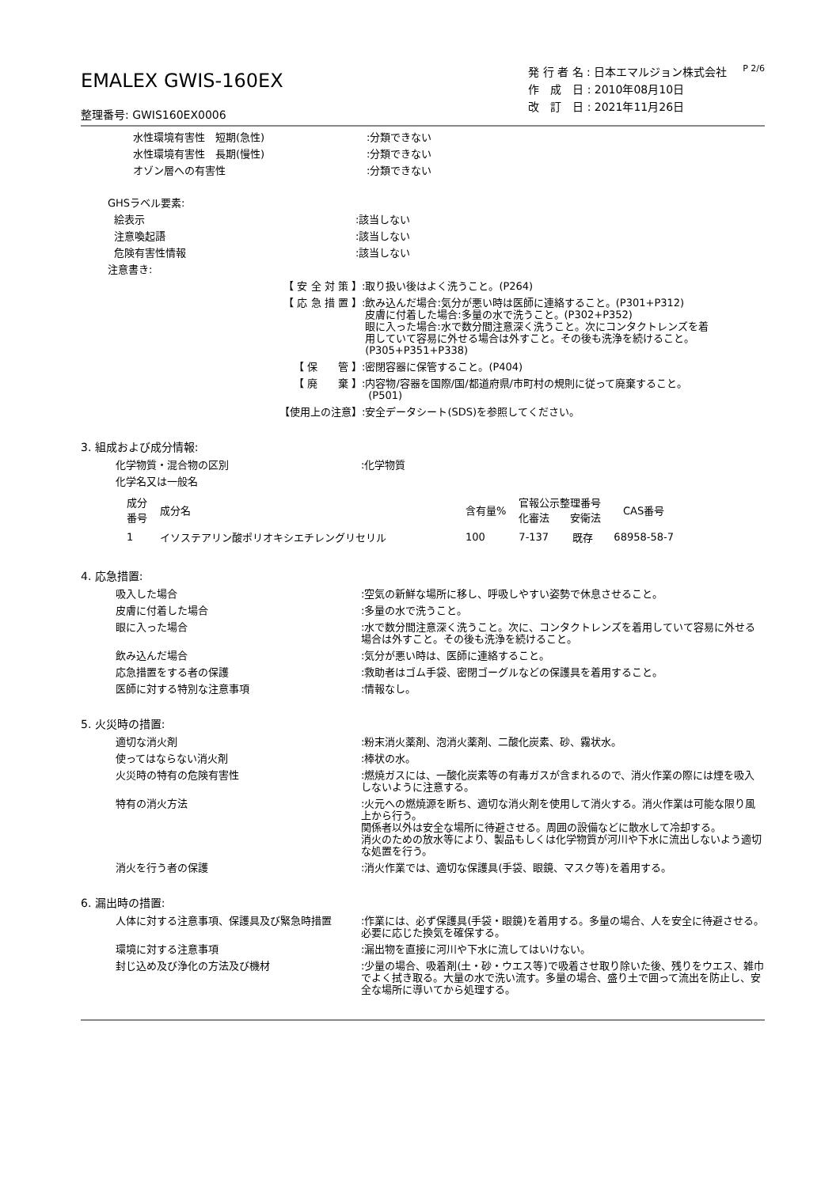EMALEX GWIS-160EX
整理番号: GWIS160EX0006
発 行 者 名 : 日本エマルジョン株式会社
作　成　日 : 2010年08月10日
改　訂　日 : 2021年11月26日
P 2/6
水性環境有害性　短期(急性) :分類できない
水性環境有害性　長期(慢性) :分類できない
オゾン層への有害性 :分類できない
GHSラベル要素:
絵表示 :該当しない
注意喚起語 :該当しない
危険有害性情報 :該当しない
注意書き:
【 安 全 対 策 】 :取り扱い後はよく洗うこと。(P264)
【 応 急 措 置 】 :飲み込んだ場合:気分が悪い時は医師に連絡すること。(P301+P312)
皮膚に付着した場合:多量の水で洗うこと。(P302+P352)
眼に入った場合:水で数分間注意深く洗うこと。次にコンタクトレンズを着
用していて容易に外せる場合は外すこと。その後も洗浄を続けること。
(P305+P351+P338)
【 保　　管 】 :密閉容器に保管すること。(P404)
【 廃　　棄 】 :内容物/容器を国際/国/都道府県/市町村の規則に従って廃棄すること。
(P501)
【使用上の注意】 :安全データシート(SDS)を参照してください。
3. 組成および成分情報:
化学物質・混合物の区別 :化学物質
化学名又は一般名
| 成分 番号 | 成分名 | 含有量% | 官報公示整理番号 化審法 安衛法 | | CAS番号 |
| --- | --- | --- | --- | --- | --- |
| 1 | イソステアリン酸ポリオキシエチレングリセリル | 100 | 7-137 | 既存 | 68958-58-7 |
4. 応急措置:
吸入した場合 :空気の新鮮な場所に移し、呼吸しやすい姿勢で休息させること。
皮膚に付着した場合 :多量の水で洗うこと。
眼に入った場合 :水で数分間注意深く洗うこと。次に、コンタクトレンズを着用していて容易に外せる場合は外すこと。その後も洗浄を続けること。
飲み込んだ場合 :気分が悪い時は、医師に連絡すること。
応急措置をする者の保護 :救助者はゴム手袋、密閉ゴーグルなどの保護具を着用すること。
医師に対する特別な注意事項 :情報なし。
5. 火災時の措置:
適切な消火剤 :粉末消火薬剤、泡消火薬剤、二酸化炭素、砂、霧状水。
使ってはならない消火剤 :棒状の水。
火災時の特有の危険有害性 :燃焼ガスには、一酸化炭素等の有毒ガスが含まれるので、消火作業の際には煙を吸入しないように注意する。
特有の消火方法 :火元への燃焼源を断ち、適切な消火剤を使用して消火する。消火作業は可能な限り風上から行う。
関係者以外は安全な場所に待避させる。周囲の設備などに散水して冷却する。
消火のための放水等により、製品もしくは化学物質が河川や下水に流出しないよう適切な処置を行う。
消火を行う者の保護 :消火作業では、適切な保護具(手袋、眼鏡、マスク等)を着用する。
6. 漏出時の措置:
人体に対する注意事項、保護具及び緊急時措置 :作業には、必ず保護具(手袋・眼鏡)を着用する。多量の場合、人を安全に待避させる。必要に応じた換気を確保する。
環境に対する注意事項 :漏出物を直接に河川や下水に流してはいけない。
封じ込め及び浄化の方法及び機材 :少量の場合、吸着剤(土・砂・ウエス等)で吸着させ取り除いた後、残りをウエス、雑巾でよく拭き取る。大量の水で洗い流す。多量の場合、盛り土で囲って流出を防止し、安全な場所に導いてから処理する。